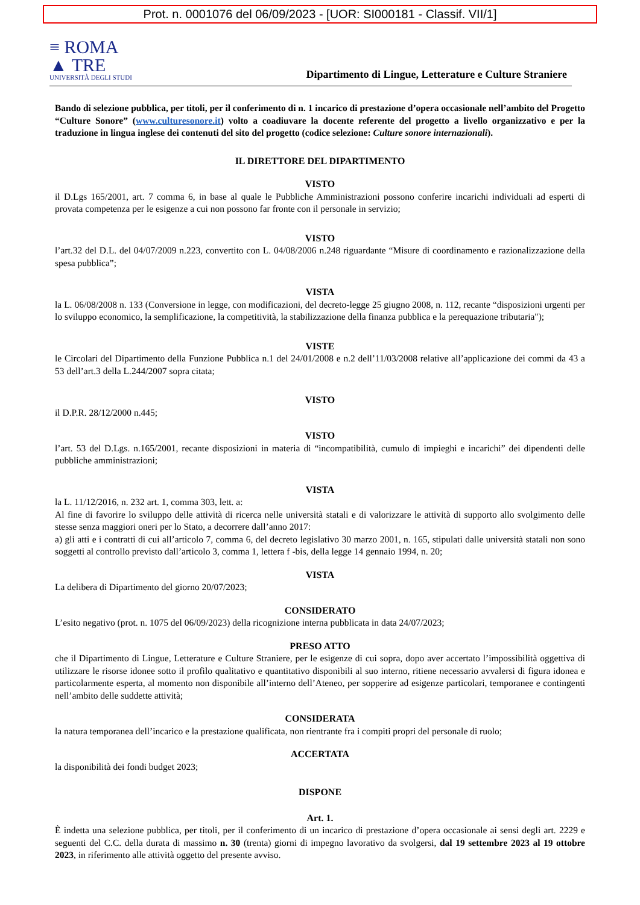Prot. n. 0001076 del 06/09/2023 - [UOR: SI000181 - Classif. VII/1]
≡ ROMA
▲ TRE
UNIVERSITÀ DEGLI STUDI
Dipartimento di Lingue, Letterature e Culture Straniere
Bando di selezione pubblica, per titoli, per il conferimento di n. 1 incarico di prestazione d’opera occasionale nell’ambito del Progetto “Culture Sonore” (www.culturesonore.it) volto a coadiuvare la docente referente del progetto a livello organizzativo e per la traduzione in lingua inglese dei contenuti del sito del progetto (codice selezione: Culture sonore internazionali).
IL DIRETTORE DEL DIPARTIMENTO
VISTO
il D.Lgs 165/2001, art. 7 comma 6, in base al quale le Pubbliche Amministrazioni possono conferire incarichi individuali ad esperti di provata competenza per le esigenze a cui non possono far fronte con il personale in servizio;
VISTO
l’art.32 del D.L. del 04/07/2009 n.223, convertito con L. 04/08/2006 n.248 riguardante “Misure di coordinamento e razionalizzazione della spesa pubblica”;
VISTA
la L. 06/08/2008 n. 133 (Conversione in legge, con modificazioni, del decreto-legge 25 giugno 2008, n. 112, recante “disposizioni urgenti per lo sviluppo economico, la semplificazione, la competitività, la stabilizzazione della finanza pubblica e la perequazione tributaria");
VISTE
le Circolari del Dipartimento della Funzione Pubblica n.1 del 24/01/2008 e n.2 dell’11/03/2008 relative all’applicazione dei commi da 43 a 53 dell’art.3 della L.244/2007 sopra citata;
VISTO
il D.P.R. 28/12/2000 n.445;
VISTO
l’art. 53 del D.Lgs. n.165/2001, recante disposizioni in materia di “incompatibilità, cumulo di impieghi e incarichi” dei dipendenti delle pubbliche amministrazioni;
VISTA
la L. 11/12/2016, n. 232 art. 1, comma 303, lett. a:
Al fine di favorire lo sviluppo delle attività di ricerca nelle università statali e di valorizzare le attività di supporto allo svolgimento delle stesse senza maggiori oneri per lo Stato, a decorrere dall’anno 2017:
a) gli atti e i contratti di cui all’articolo 7, comma 6, del decreto legislativo 30 marzo 2001, n. 165, stipulati dalle università statali non sono soggetti al controllo previsto dall’articolo 3, comma 1, lettera f -bis, della legge 14 gennaio 1994, n. 20;
VISTA
La delibera di Dipartimento del giorno 20/07/2023;
CONSIDERATO
L’esito negativo (prot. n. 1075 del 06/09/2023) della ricognizione interna pubblicata in data 24/07/2023;
PRESO ATTO
che il Dipartimento di Lingue, Letterature e Culture Straniere, per le esigenze di cui sopra, dopo aver accertato l’impossibilità oggettiva di utilizzare le risorse idonee sotto il profilo qualitativo e quantitativo disponibili al suo interno, ritiene necessario avvalersi di figura idonea e particolarmente esperta, al momento non disponibile all’interno dell’Ateneo, per sopperire ad esigenze particolari, temporanee e contingenti nell’ambito delle suddette attività;
CONSIDERATA
la natura temporanea dell’incarico e la prestazione qualificata, non rientrante fra i compiti propri del personale di ruolo;
ACCERTATA
la disponibilità dei fondi budget 2023;
DISPONE
Art. 1.
È indetta una selezione pubblica, per titoli, per il conferimento di un incarico di prestazione d’opera occasionale ai sensi degli art. 2229 e seguenti del C.C. della durata di massimo n. 30 (trenta) giorni di impegno lavorativo da svolgersi, dal 19 settembre 2023 al 19 ottobre 2023, in riferimento alle attività oggetto del presente avviso.